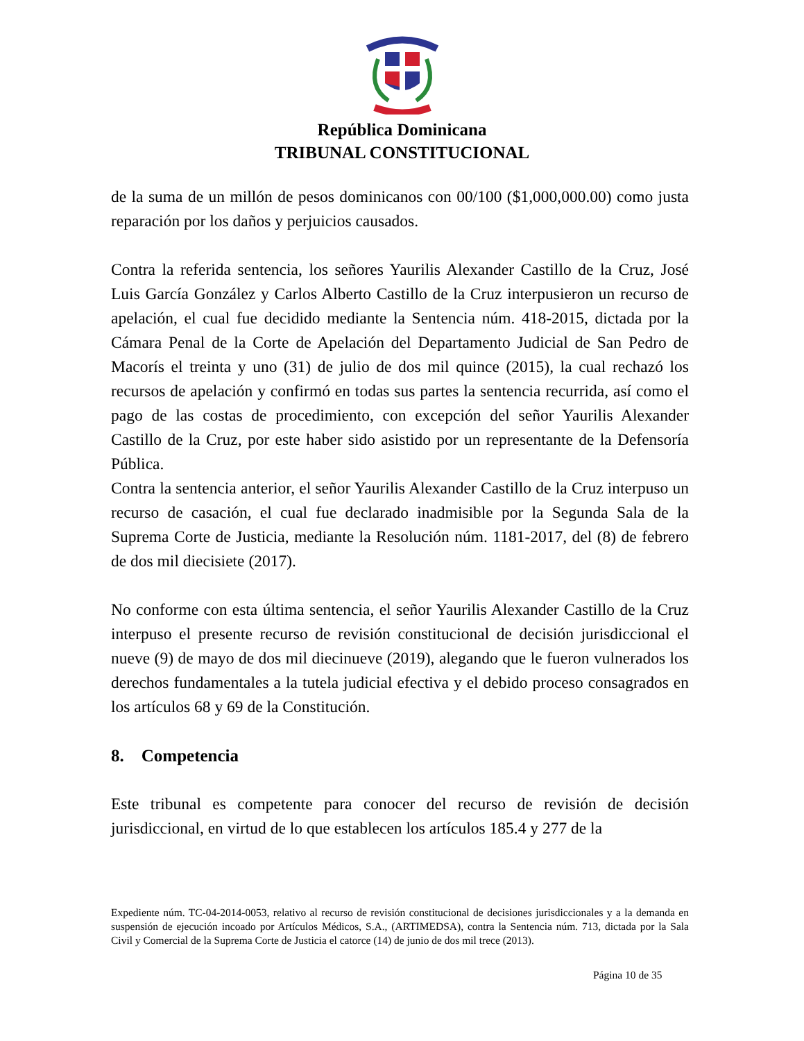República Dominicana
TRIBUNAL CONSTITUCIONAL
de la suma de un millón de pesos dominicanos con 00/100 ($1,000,000.00) como justa reparación por los daños y perjuicios causados.
Contra la referida sentencia, los señores Yaurilis Alexander Castillo de la Cruz, José Luis García González y Carlos Alberto Castillo de la Cruz interpusieron un recurso de apelación, el cual fue decidido mediante la Sentencia núm. 418-2015, dictada por la Cámara Penal de la Corte de Apelación del Departamento Judicial de San Pedro de Macorís el treinta y uno (31) de julio de dos mil quince (2015), la cual rechazó los recursos de apelación y confirmó en todas sus partes la sentencia recurrida, así como el pago de las costas de procedimiento, con excepción del señor Yaurilis Alexander Castillo de la Cruz, por este haber sido asistido por un representante de la Defensoría Pública.
Contra la sentencia anterior, el señor Yaurilis Alexander Castillo de la Cruz interpuso un recurso de casación, el cual fue declarado inadmisible por la Segunda Sala de la Suprema Corte de Justicia, mediante la Resolución núm. 1181-2017, del (8) de febrero de dos mil diecisiete (2017).
No conforme con esta última sentencia, el señor Yaurilis Alexander Castillo de la Cruz interpuso el presente recurso de revisión constitucional de decisión jurisdiccional el nueve (9) de mayo de dos mil diecinueve (2019), alegando que le fueron vulnerados los derechos fundamentales a la tutela judicial efectiva y el debido proceso consagrados en los artículos 68 y 69 de la Constitución.
8. Competencia
Este tribunal es competente para conocer del recurso de revisión de decisión jurisdiccional, en virtud de lo que establecen los artículos 185.4 y 277 de la
Expediente núm. TC-04-2014-0053, relativo al recurso de revisión constitucional de decisiones jurisdiccionales y a la demanda en suspensión de ejecución incoado por Artículos Médicos, S.A., (ARTIMEDSA), contra la Sentencia núm. 713, dictada por la Sala Civil y Comercial de la Suprema Corte de Justicia el catorce (14) de junio de dos mil trece (2013).
Página 10 de 35